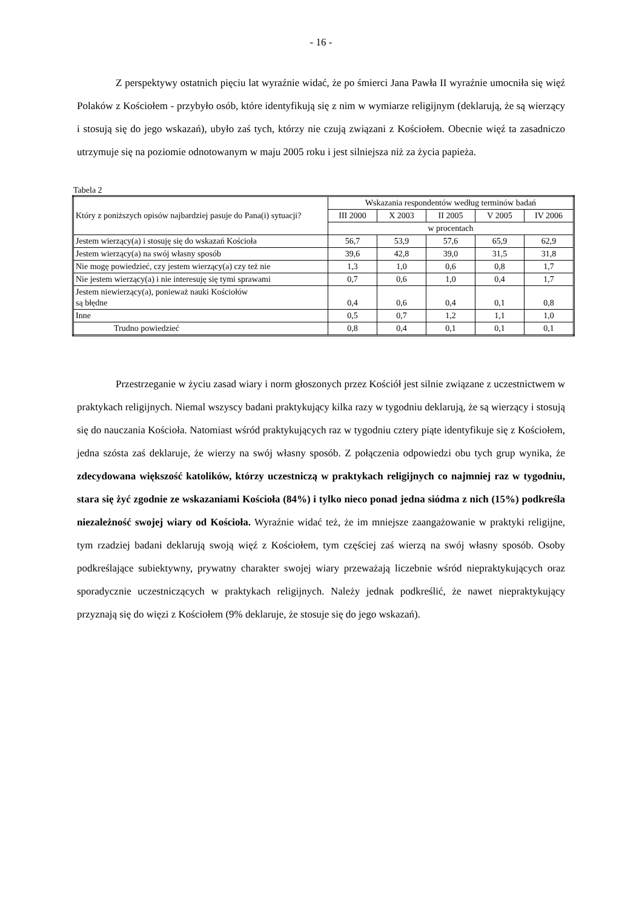- 16 -
Z perspektywy ostatnich pięciu lat wyraźnie widać, że po śmierci Jana Pawła II wyraźnie umocniła się więź Polaków z Kościołem - przybyło osób, które identyfikują się z nim w wymiarze religijnym (deklarują, że są wierzący i stosują się do jego wskazań), ubyło zaś tych, którzy nie czują związani z Kościołem. Obecnie więź ta zasadniczo utrzymuje się na poziomie odnotowanym w maju 2005 roku i jest silniejsza niż za życia papieża.
Tabela 2
| Który z poniższych opisów najbardziej pasuje do Pana(i) sytuacji? | Wskazania respondentów według terminów badań | | | | |
| --- | --- | --- | --- | --- | --- |
| | III 2000 | X 2003 | II 2005 | V 2005 | IV 2006 |
| | w procentach | | | | |
| Jestem wierzący(a) i stosuję się do wskazań Kościoła | 56,7 | 53,9 | 57,6 | 65,9 | 62,9 |
| Jestem wierzący(a) na swój własny sposób | 39,6 | 42,8 | 39,0 | 31,5 | 31,8 |
| Nie mogę powiedzieć, czy jestem wierzący(a) czy też nie | 1,3 | 1,0 | 0,6 | 0,8 | 1,7 |
| Nie jestem wierzący(a) i nie interesuję się tymi sprawami | 0,7 | 0,6 | 1,0 | 0,4 | 1,7 |
| Jestem niewierzący(a), ponieważ nauki Kościołów są błędne | 0,4 | 0,6 | 0,4 | 0,1 | 0,8 |
| Inne | 0,5 | 0,7 | 1,2 | 1,1 | 1,0 |
| Trudno powiedzieć | 0,8 | 0,4 | 0,1 | 0,1 | 0,1 |
Przestrzeganie w życiu zasad wiary i norm głoszonych przez Kościół jest silnie związane z uczestnictwem w praktykach religijnych. Niemal wszyscy badani praktykujący kilka razy w tygodniu deklarują, że są wierzący i stosują się do nauczania Kościoła. Natomiast wśród praktykujących raz w tygodniu cztery piąte identyfikuje się z Kościołem, jedna szósta zaś deklaruje, że wierzy na swój własny sposób. Z połączenia odpowiedzi obu tych grup wynika, że zdecydowana większość katolików, którzy uczestniczą w praktykach religijnych co najmniej raz w tygodniu, stara się żyć zgodnie ze wskazaniami Kościoła (84%) i tylko nieco ponad jedna siódma z nich (15%) podkreśla niezależność swojej wiary od Kościoła. Wyraźnie widać też, że im mniejsze zaangażowanie w praktyki religijne, tym rzadziej badani deklarują swoją więź z Kościołem, tym częściej zaś wierzą na swój własny sposób. Osoby podkreślające subiektywny, prywatny charakter swojej wiary przeważają liczebnie wśród niepraktykujących oraz sporadycznie uczestniczących w praktykach religijnych. Należy jednak podkreślić, że nawet niepraktykujący przyznają się do więzi z Kościołem (9% deklaruje, że stosuje się do jego wskazań).